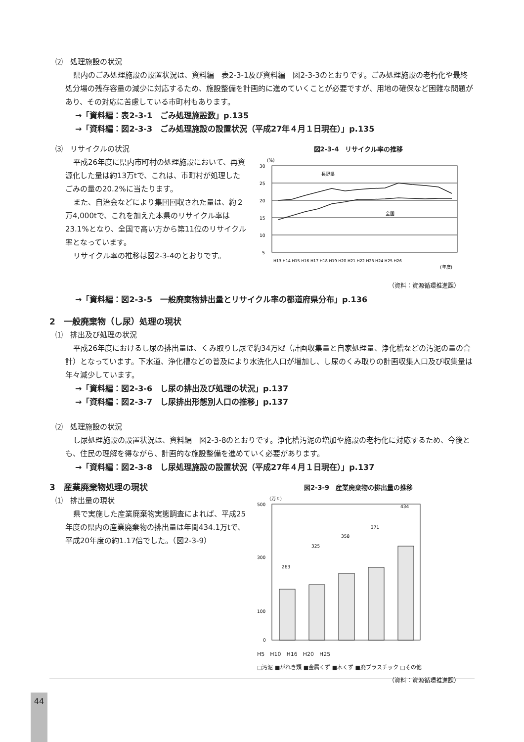⑵　処理施設の状況
県内のごみ処理施設の設置状況は、資料編　表2-3-1及び資料編　図2-3-3のとおりです。ごみ処理施設の老朽化や最終処分場の残存容量の減少に対応するため、施設整備を計画的に進めていくことが必要ですが、用地の確保など困難な問題があり、その対応に苦慮している市町村もあります。
→「資料編：表2-3-1　ごみ処理施設数」p.135
→「資料編：図2-3-3　ごみ処理施設の設置状況（平成27年４月１日現在）」p.135
⑶　リサイクルの状況
平成26年度に県内市町村の処理施設において、再資源化した量は約13万tで、これは、市町村が処理したごみの量の20.2%に当たります。
また、自治会などにより集団回収された量は、約２万4,000tで、これを加えた本県のリサイクル率は23.1%となり、全国で高い方から第11位のリサイクル率となっています。
リサイクル率の推移は図2-3-4のとおりです。
図2-3-4　リサイクル率の推移
(%)
30
25
20
15
10
5
長野県
全国
H13 H14 H15 H16 H17 H18 H19 H20 H21 H22 H23 H24 H25 H26
(年度)
（資料：資源循環推進課）
→「資料編：図2-3-5　一般廃棄物排出量とリサイクル率の都道府県分布」p.136
2　一般廃棄物（し尿）処理の現状
⑴　排出及び処理の状況
平成26年度におけるし尿の排出量は、くみ取りし尿で約34万kℓ（計画収集量と自家処理量、浄化槽などの汚泥の量の合計）となっています。下水道、浄化槽などの普及により水洗化人口が増加し、し尿のくみ取りの計画収集人口及び収集量は年々減少しています。
→「資料編：図2-3-6　し尿の排出及び処理の状況」p.137
→「資料編：図2-3-7　し尿排出形態別人口の推移」p.137
⑵　処理施設の状況
し尿処理施設の設置状況は、資料編　図2-3-8のとおりです。浄化槽汚泥の増加や施設の老朽化に対応するため、今後とも、住民の理解を得ながら、計画的な施設整備を進めていく必要があります。
→「資料編：図2-3-8　し尿処理施設の設置状況（平成27年４月１日現在）」p.137
3　産業廃棄物処理の現状
⑴　排出量の現状
県で実施した産業廃棄物実態調査によれば、平成25年度の県内の産業廃棄物の排出量は年間434.1万tで、平成20年度の約1.17倍でした。（図2-3-9）
図2-3-9　産業廃棄物の排出量の推移
(万ｔ)
500
300
100
0
263
325
358
371
434
H5　H10　H16　H20　H25
□汚泥 ■がれき類 ■金属くず ■木くず ■廃プラスチック □その他
（資料：資源循環推進課）
44